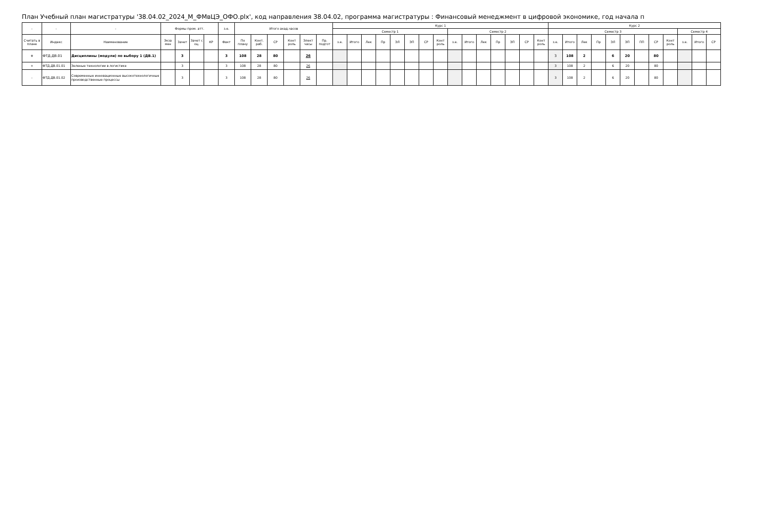План Учебный план магистратуры '38.04.02_2024_М_ФМвЦЭ_ОФО.plx', код направления 38.04.02, программа магистратуры : Финансовый менеджмент в цифровой экономике, год начала п
| - | - | - | Формы пром. атт. | | | | з.е. | Итого акад.часов | | | | | | Курс 1 | | | | | | | | | | | | | | | Курс 2 | | | | | | | | | | | |
| --- | --- | --- | --- | --- | --- | --- | --- | --- | --- | --- | --- | --- | --- | --- | --- | --- | --- | --- | --- | --- | --- | --- | --- | --- | --- | --- | --- | --- | --- | --- | --- | --- | --- | --- | --- | --- | --- | --- | --- | --- |
| | | | | | | | | | | | | | | Семестр 1 | | | | | | | | Семестр 2 | | | | | | | Семестр 3 | | | | | | | | | Семестр 4 | | |
| Считать в плане | Индекс | Наименование | Экза мен | Зачет | Зачет с оц. | КР | Факт | По плану | Конт. раб. | СР | Конт роль | Элект часы | Пр. подгот | з.е. | Итого | Лек | Пр | ЭЛ | ЭП | СР | Конт роль | з.е. | Итого | Лек | Пр | ЭП | СР | Конт роль | з.е. | Итого | Лек | Пр | ЭЛ | ЭП | ПП | СР | Конт роль | з.е. | Итого | СР |
| + | ФТД.ДВ.01 | Дисциплины (модули) по выбору 1 (ДВ.1) | | 3 | | | 3 | 108 | 28 | 80 | | 26 | | | | | | | | | | | | | | | | | 3 | 108 | 2 | | 6 | 20 | | 80 | | | | |
| + | ФТД.ДВ.01.01 | Зеленые технологии в логистике | | 3 | | | 3 | 108 | 28 | 80 | | 26 | | | | | | | | | | | | | | | | | 3 | 108 | 2 | | 6 | 20 | | 80 | | | | |
| - | ФТД.ДВ.01.02 | Современные инновационные высокотехнологичные производственные процессы | | 3 | | | 3 | 108 | 28 | 80 | | 26 | | | | | | | | | | | | | | | | | 3 | 108 | 2 | | 6 | 20 | | 80 | | | | |